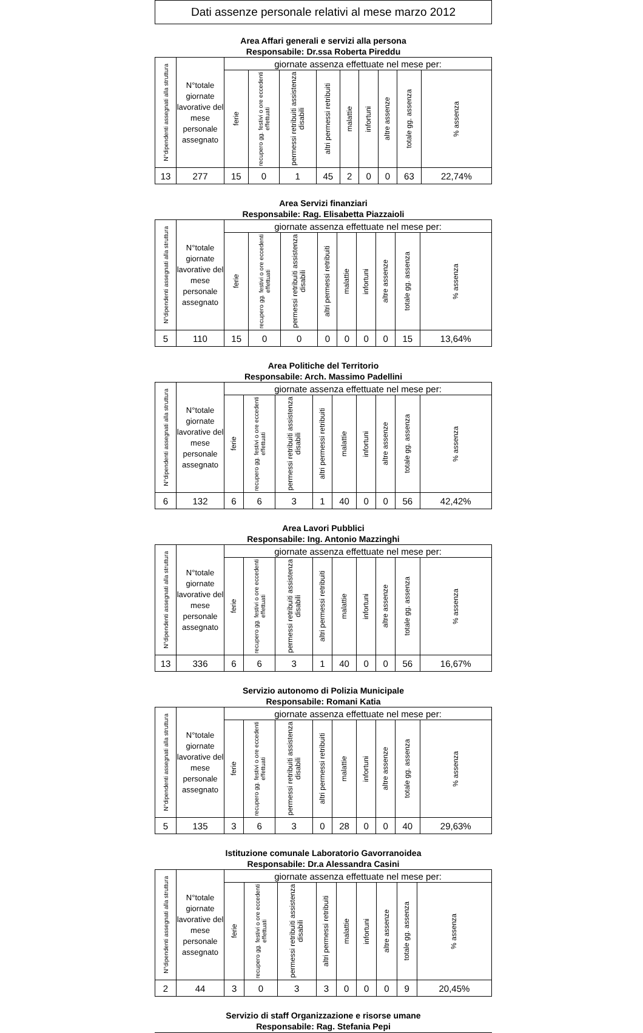Dati assenze personale relativi al mese marzo 2012
Area Affari generali e servizi alla persona
Responsabile: Dr.ssa Roberta Pireddu
| N°dipendenti assegnati alla struttura | N°totale giornate lavorative del mese personale assegnato | giornate assenza effettuate nel mese per: | | | | | | | | |
| --- | --- | --- | --- | --- | --- | --- | --- | --- | --- | --- |
| | | ferie | recupero gg. festivi o ore eccedenti effettuati | permessi retribuiti assistenza disabili | altri permessi retribuiti | malattie | infortuni | altre assenze | totale gg. assenza | % assenza |
| 13 | 277 | 15 | 0 | 1 | 45 | 2 | 0 | 0 | 63 | 22,74% |
Area Servizi finanziari
Responsabile: Rag. Elisabetta Piazzaioli
| N°dipendenti assegnati alla struttura | N°totale giornate lavorative del mese personale assegnato | giornate assenza effettuate nel mese per: | | | | | | | | |
| --- | --- | --- | --- | --- | --- | --- | --- | --- | --- | --- |
| | | ferie | recupero gg. festivi o ore eccedenti effettuati | permessi retribuiti assistenza disabili | altri permessi retribuiti | malattie | infortuni | altre assenze | totale gg. assenza | % assenza |
| 5 | 110 | 15 | 0 | 0 | 0 | 0 | 0 | 0 | 15 | 13,64% |
Area Politiche del Territorio
Responsabile: Arch. Massimo Padellini
| N°dipendenti assegnati alla struttura | N°totale giornate lavorative del mese personale assegnato | giornate assenza effettuate nel mese per: | | | | | | | | |
| --- | --- | --- | --- | --- | --- | --- | --- | --- | --- | --- |
| | | ferie | recupero gg. festivi o ore eccedenti effettuati | permessi retribuiti assistenza disabili | altri permessi retribuiti | malattie | infortuni | altre assenze | totale gg. assenza | % assenza |
| 6 | 132 | 6 | 6 | 3 | 1 | 40 | 0 | 0 | 56 | 42,42% |
Area Lavori Pubblici
Responsabile: Ing. Antonio Mazzinghi
| N°dipendenti assegnati alla struttura | N°totale giornate lavorative del mese personale assegnato | giornate assenza effettuate nel mese per: | | | | | | | | |
| --- | --- | --- | --- | --- | --- | --- | --- | --- | --- | --- |
| | | ferie | recupero gg. festivi o ore eccedenti effettuati | permessi retribuiti assistenza disabili | altri permessi retribuiti | malattie | infortuni | altre assenze | totale gg. assenza | % assenza |
| 13 | 336 | 6 | 6 | 3 | 1 | 40 | 0 | 0 | 56 | 16,67% |
Servizio autonomo di Polizia Municipale
Responsabile: Romani Katia
| N°dipendenti assegnati alla struttura | N°totale giornate lavorative del mese personale assegnato | giornate assenza effettuate nel mese per: | | | | | | | | |
| --- | --- | --- | --- | --- | --- | --- | --- | --- | --- | --- |
| | | ferie | recupero gg. festivi o ore eccedenti effettuati | permessi retribuiti assistenza disabili | altri permessi retribuiti | malattie | infortuni | altre assenze | totale gg. assenza | % assenza |
| 5 | 135 | 3 | 6 | 3 | 0 | 28 | 0 | 0 | 40 | 29,63% |
Istituzione comunale Laboratorio Gavorranoidea
Responsabile: Dr.a Alessandra Casini
| N°dipendenti assegnati alla struttura | N°totale giornate lavorative del mese personale assegnato | giornate assenza effettuate nel mese per: | | | | | | | | |
| --- | --- | --- | --- | --- | --- | --- | --- | --- | --- | --- |
| | | ferie | recupero gg. festivi o ore eccedenti effettuati | permessi retribuiti assistenza disabili | altri permessi retribuiti | malattie | infortuni | altre assenze | totale gg. assenza | % assenza |
| 2 | 44 | 3 | 0 | 3 | 3 | 0 | 0 | 0 | 9 | 20,45% |
Servizio di staff Organizzazione e risorse umane
Responsabile: Rag. Stefania Pepi